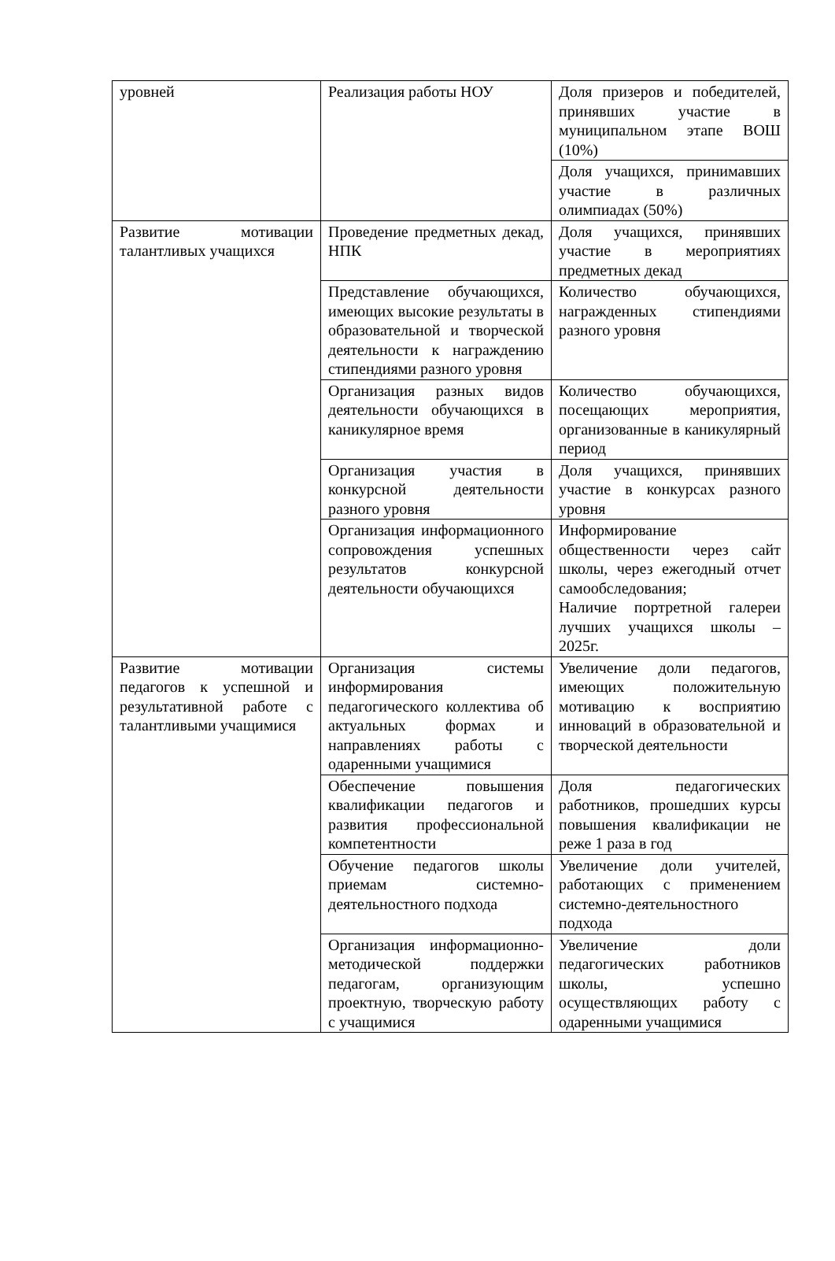| уровней | Реализация работы НОУ | Доля призеров и победителей, принявших участие в муниципальном этапе ВОШ (10%) |
| | | Доля учащихся, принимавших участие в различных олимпиадах (50%) |
| Развитие мотивации талантливых учащихся | Проведение предметных декад, НПК | Доля учащихся, принявших участие в мероприятиях предметных декад |
| | Представление обучающихся, имеющих высокие результаты в образовательной и творческой деятельности к награждению стипендиями разного уровня | Количество обучающихся, награжденных стипендиями разного уровня |
| | Организация разных видов деятельности обучающихся в каникулярное время | Количество обучающихся, посещающих мероприятия, организованные в каникулярный период |
| | Организация участия в конкурсной деятельности разного уровня | Доля учащихся, принявших участие в конкурсах разного уровня |
| | Организация информационного сопровождения успешных результатов конкурсной деятельности обучающихся | Информирование общественности через сайт школы, через ежегодный отчет самообследования; Наличие портретной галереи лучших учащихся школы – 2025г. |
| Развитие мотивации педагогов к успешной и результативной работе с талантливыми учащимися | Организация системы информирования педагогического коллектива об актуальных формах и направлениях работы с одаренными учащимися | Увеличение доли педагогов, имеющих положительную мотивацию к восприятию инноваций в образовательной и творческой деятельности |
| | Обеспечение повышения квалификации педагогов и развития профессиональной компетентности | Доля педагогических работников, прошедших курсы повышения квалификации не реже 1 раза в год |
| | Обучение педагогов школы приемам системно-деятельностного подхода | Увеличение доли учителей, работающих с применением системно-деятельностного подхода |
| | Организация информационно-методической поддержки педагогам, организующим проектную, творческую работу с учащимися | Увеличение доли педагогических работников школы, успешно осуществляющих работу с одаренными учащимися |